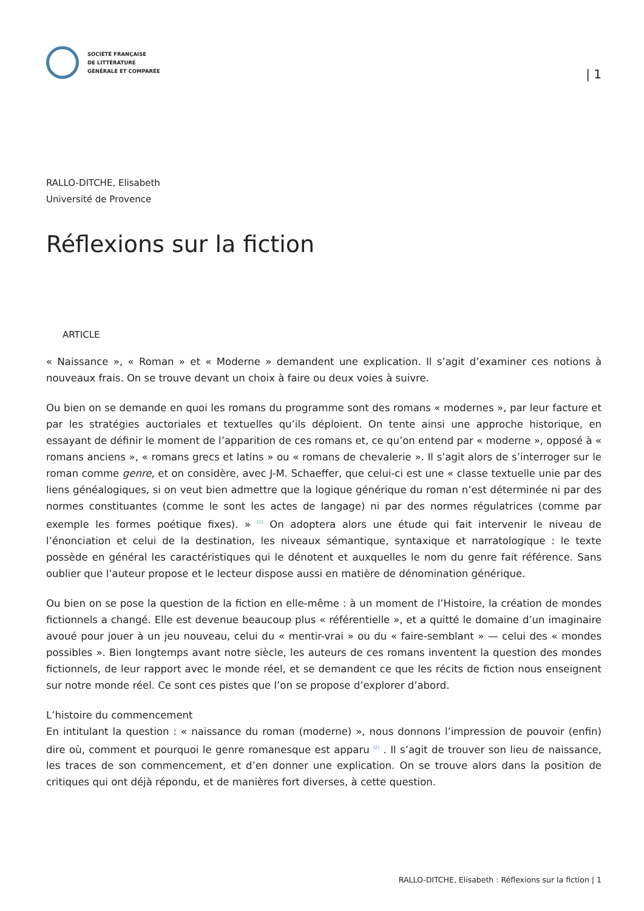SOCIÉTÉ FRANÇAISE
DE LITTÉRATURE
GÉNÉRALE ET COMPARÉE
| 1
RALLO-DITCHE, Elisabeth
Université de Provence
Réflexions sur la fiction
ARTICLE
« Naissance », « Roman » et « Moderne » demandent une explication. Il s’agit d’examiner ces notions à nouveaux frais. On se trouve devant un choix à faire ou deux voies à suivre.
Ou bien on se demande en quoi les romans du programme sont des romans « modernes », par leur facture et par les stratégies auctoriales et textuelles qu’ils déploient. On tente ainsi une approche historique, en essayant de définir le moment de l’apparition de ces romans et, ce qu’on entend par « moderne », opposé à « romans anciens », « romans grecs et latins » ou « romans de chevalerie ». Il s’agit alors de s’interroger sur le roman comme genre, et on considère, avec J-M. Schaeffer, que celui-ci est une « classe textuelle unie par des liens généalogiques, si on veut bien admettre que la logique générique du roman n’est déterminée ni par des normes constituantes (comme le sont les actes de langage) ni par des normes régulatrices (comme par exemple les formes poétique fixes). » <sup>[1]</sup> On adoptera alors une étude qui fait intervenir le niveau de l’énonciation et celui de la destination, les niveaux sémantique, syntaxique et narratologique : le texte possède en général les caractéristiques qui le dénotent et auxquelles le nom du genre fait référence. Sans oublier que l’auteur propose et le lecteur dispose aussi en matière de dénomination générique.
Ou bien on se pose la question de la fiction en elle-même : à un moment de l’Histoire, la création de mondes fictionnels a changé. Elle est devenue beaucoup plus « référentielle », et a quitté le domaine d’un imaginaire avoué pour jouer à un jeu nouveau, celui du « mentir-vrai » ou du « faire-semblant » — celui des « mondes possibles ». Bien longtemps avant notre siècle, les auteurs de ces romans inventent la question des mondes fictionnels, de leur rapport avec le monde réel, et se demandent ce que les récits de fiction nous enseignent sur notre monde réel. Ce sont ces pistes que l’on se propose d’explorer d’abord.
L’histoire du commencement
En intitulant la question : « naissance du roman (moderne) », nous donnons l’impression de pouvoir (enfin) dire où, comment et pourquoi le genre romanesque est apparu <sup>[2]</sup> . Il s’agit de trouver son lieu de naissance, les traces de son commencement, et d’en donner une explication. On se trouve alors dans la position de critiques qui ont déjà répondu, et de manières fort diverses, à cette question.
RALLO-DITCHE, Elisabeth : Réflexions sur la fiction | 1